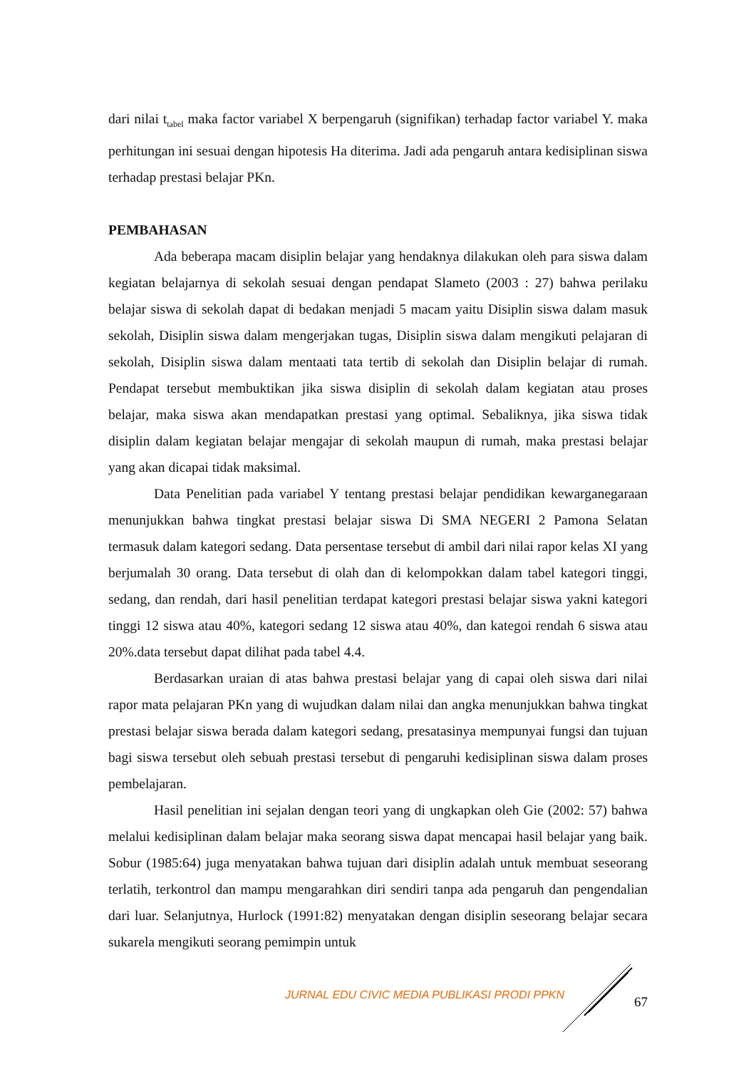dari nilai t<sub>tabel</sub> maka factor variabel X berpengaruh (signifikan) terhadap factor variabel Y. maka perhitungan ini sesuai dengan hipotesis Ha diterima. Jadi ada pengaruh antara kedisiplinan siswa terhadap prestasi belajar PKn.
PEMBAHASAN
Ada beberapa macam disiplin belajar yang hendaknya dilakukan oleh para siswa dalam kegiatan belajarnya di sekolah sesuai dengan pendapat Slameto (2003 : 27) bahwa perilaku belajar siswa di sekolah dapat di bedakan menjadi 5 macam yaitu Disiplin siswa dalam masuk sekolah, Disiplin siswa dalam mengerjakan tugas, Disiplin siswa dalam mengikuti pelajaran di sekolah, Disiplin siswa dalam mentaati tata tertib di sekolah dan Disiplin belajar di rumah. Pendapat tersebut membuktikan jika siswa disiplin di sekolah dalam kegiatan atau proses belajar, maka siswa akan mendapatkan prestasi yang optimal. Sebaliknya, jika siswa tidak disiplin dalam kegiatan belajar mengajar di sekolah maupun di rumah, maka prestasi belajar yang akan dicapai tidak maksimal.
Data Penelitian pada variabel Y tentang prestasi belajar pendidikan kewarganegaraan menunjukkan bahwa tingkat prestasi belajar siswa Di SMA NEGERI 2 Pamona Selatan termasuk dalam kategori sedang. Data persentase tersebut di ambil dari nilai rapor kelas XI yang berjumalah 30 orang. Data tersebut di olah dan di kelompokkan dalam tabel kategori tinggi, sedang, dan rendah, dari hasil penelitian terdapat kategori prestasi belajar siswa yakni kategori tinggi 12 siswa atau 40%, kategori sedang 12 siswa atau 40%, dan kategoi rendah 6 siswa atau 20%.data tersebut dapat dilihat pada tabel 4.4.
Berdasarkan uraian di atas bahwa prestasi belajar yang di capai oleh siswa dari nilai rapor mata pelajaran PKn yang di wujudkan dalam nilai dan angka menunjukkan bahwa tingkat prestasi belajar siswa berada dalam kategori sedang, presatasinya mempunyai fungsi dan tujuan bagi siswa tersebut oleh sebuah prestasi tersebut di pengaruhi kedisiplinan siswa dalam proses pembelajaran.
Hasil penelitian ini sejalan dengan teori yang di ungkapkan oleh Gie (2002: 57) bahwa melalui kedisiplinan dalam belajar maka seorang siswa dapat mencapai hasil belajar yang baik. Sobur (1985:64) juga menyatakan bahwa tujuan dari disiplin adalah untuk membuat seseorang terlatih, terkontrol dan mampu mengarahkan diri sendiri tanpa ada pengaruh dan pengendalian dari luar. Selanjutnya, Hurlock (1991:82) menyatakan dengan disiplin seseorang belajar secara sukarela mengikuti seorang pemimpin untuk
JURNAL EDU CIVIC MEDIA PUBLIKASI PRODI PPKN
67